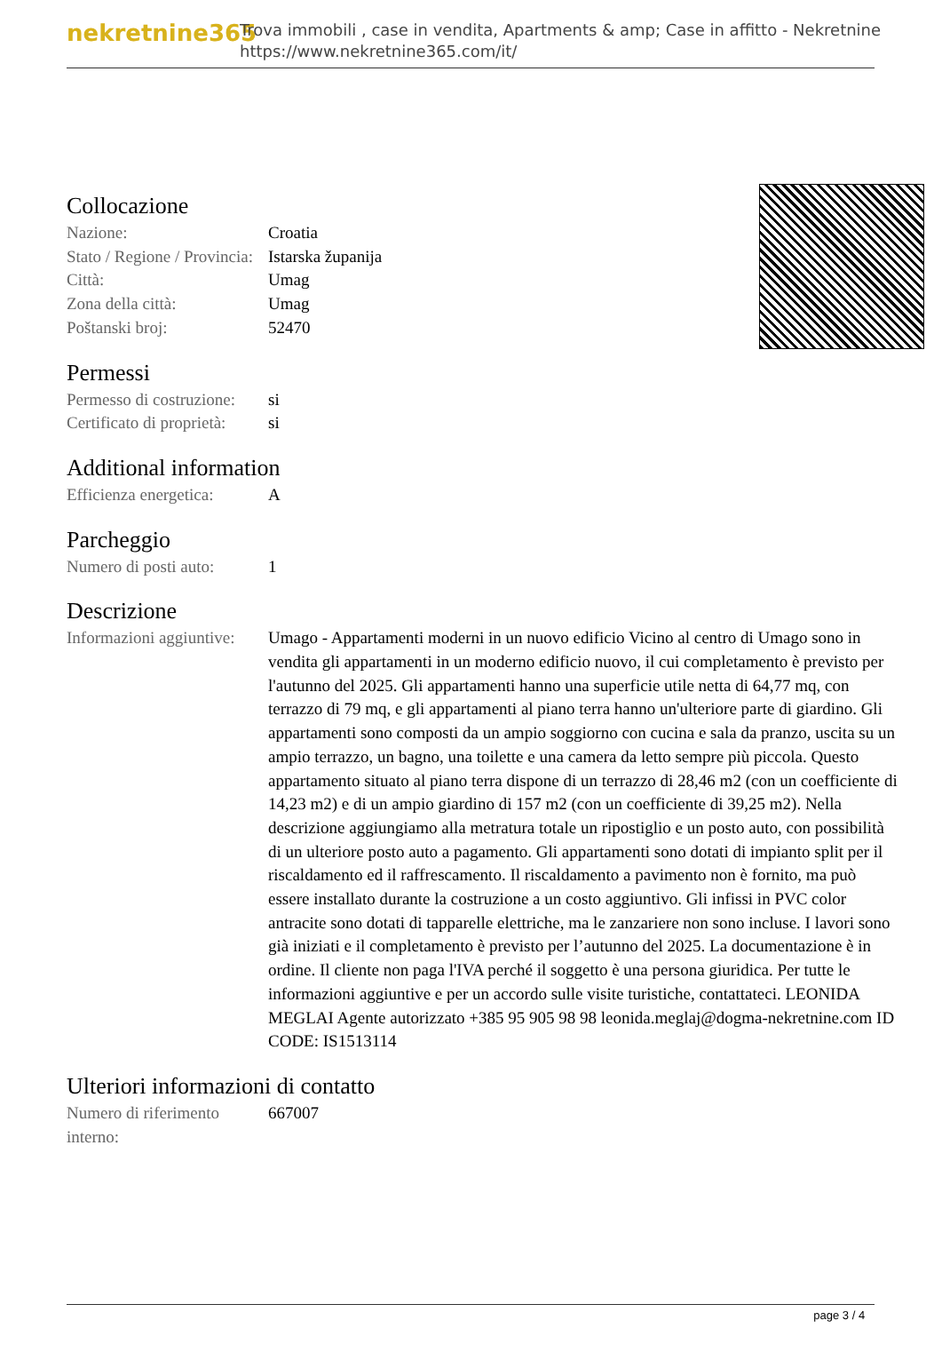nekretnine365
Trova immobili , case in vendita, Apartments & amp; Case in affitto - Nekretnine
https://www.nekretnine365.com/it/
Collocazione
| Nazione: | Croatia |
| Stato / Regione / Provincia: | Istarska županija |
| Città: | Umag |
| Zona della città: | Umag |
| Poštanski broj: | 52470 |
Permessi
| Permesso di costruzione: | si |
| Certificato di proprietà: | si |
Additional information
| Efficienza energetica: | A |
Parcheggio
| Numero di posti auto: | 1 |
Descrizione
| Informazioni aggiuntive: | Umago - Appartamenti moderni in un nuovo edificio Vicino al centro di Umago sono in vendita gli appartamenti in un moderno edificio nuovo, il cui completamento è previsto per l'autunno del 2025. Gli appartamenti hanno una superficie utile netta di 64,77 mq, con terrazzo di 79 mq, e gli appartamenti al piano terra hanno un'ulteriore parte di giardino. Gli appartamenti sono composti da un ampio soggiorno con cucina e sala da pranzo, uscita su un ampio terrazzo, un bagno, una toilette e una camera da letto sempre più piccola. Questo appartamento situato al piano terra dispone di un terrazzo di 28,46 m2 (con un coefficiente di 14,23 m2) e di un ampio giardino di 157 m2 (con un coefficiente di 39,25 m2). Nella descrizione aggiungiamo alla metratura totale un ripostiglio e un posto auto, con possibilità di un ulteriore posto auto a pagamento. Gli appartamenti sono dotati di impianto split per il riscaldamento ed il raffrescamento. Il riscaldamento a pavimento non è fornito, ma può essere installato durante la costruzione a un costo aggiuntivo. Gli infissi in PVC color antracite sono dotati di tapparelle elettriche, ma le zanzariere non sono incluse. I lavori sono già iniziati e il completamento è previsto per l’autunno del 2025. La documentazione è in ordine. Il cliente non paga l'IVA perché il soggetto è una persona giuridica. Per tutte le informazioni aggiuntive e per un accordo sulle visite turistiche, contattateci. LEONIDA MEGLAI Agente autorizzato +385 95 905 98 98 leonida.meglaj@dogma-nekretnine.com ID CODE: IS1513114 |
Ulteriori informazioni di contatto
| Numero di riferimento interno: | 667007 |
page 3 / 4